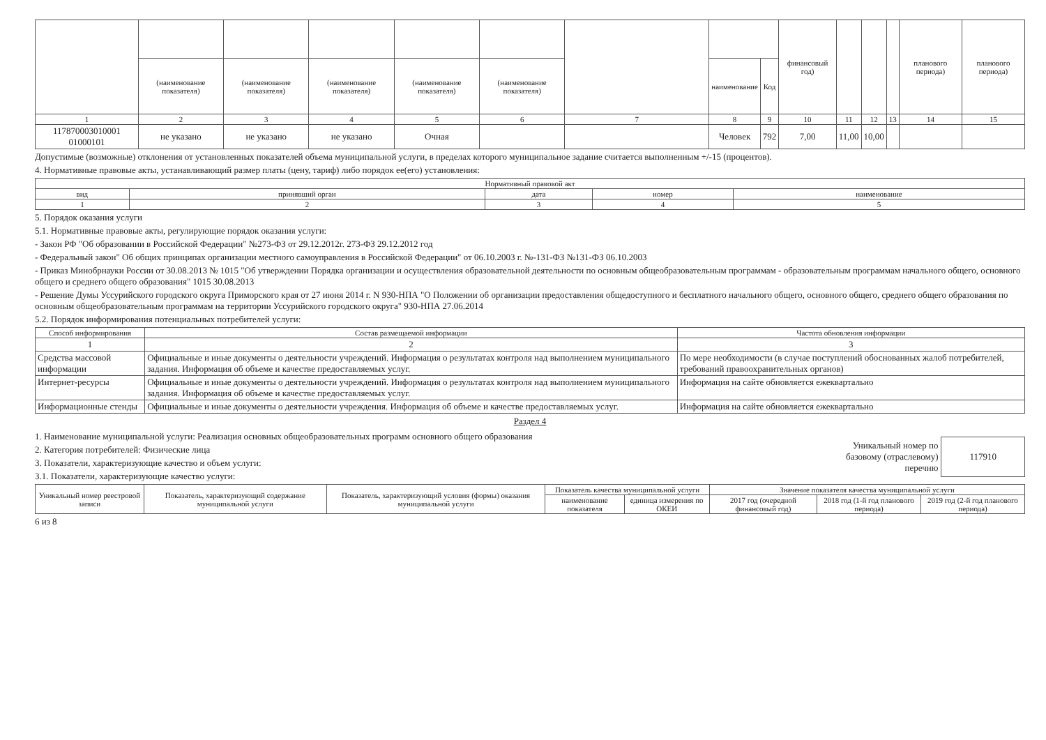| | | | | | | | | | финансовый год) | | | | планового периода) | планового периода) |
| | (наименование показателя) | (наименование показателя) | (наименование показателя) | (наименование показателя) | (наименование показателя) | | наименование | Код | | | | | | |
| 1 | 2 | 3 | 4 | 5 | 6 | 7 | 8 | 9 | 10 | 11 | 12 | 13 | 14 | 15 |
| 117870003010001 01000101 | не указано | не указано | не указано | Очная | | | Человек | 792 | 7,00 | 11,00 | 10,00 | | | |
Допустимые (возможные) отклонения от установленных показателей объема муниципальной услуги, в пределах которого муниципальное задание считается выполненным +/-15 (процентов).
4. Нормативные правовые акты, устанавливающий размер платы (цену, тариф) либо порядок ее(его) установления:
| Нормативный правовой акт | | | | |
| --- | --- | --- | --- | --- |
| вид | принявший орган | дата | номер | наименование |
| 1 | 2 | 3 | 4 | 5 |
5. Порядок оказания услуги
5.1. Нормативные правовые акты, регулирующие порядок оказания услуги:
- Закон РФ "Об образовании в Российской Федерации" №273-ФЗ от 29.12.2012г. 273-ФЗ 29.12.2012 год
- Федеральный закон" Об общих принципах организации местного самоуправления в Российской Федерации" от 06.10.2003 г. №-131-ФЗ №131-ФЗ 06.10.2003
- Приказ Минобрнауки России от 30.08.2013 № 1015 "Об утверждении Порядка организации и осуществления образовательной деятельности по основным общеобразовательным программам - образовательным программам начального общего, основного общего и среднего общего образования" 1015 30.08.2013
- Решение Думы Уссурийского городского округа Приморского края от 27 июня 2014 г. N 930-НПА "О Положении об организации предоставления общедоступного и бесплатного начального общего, основного общего, среднего общего образования по основным общеобразовательным программам на территории Уссурийского городского округа" 930-НПА 27.06.2014
5.2. Порядок информирования потенциальных потребителей услуги:
| Способ информирования | Состав размещаемой информации | Частота обновления информации |
| --- | --- | --- |
| 1 | 2 | 3 |
| Средства массовой информации | Официальные и иные документы о деятельности учреждений. Информация о результатах контроля над выполнением муниципального задания. Информация об объеме и качестве предоставляемых услуг. | По мере необходимости (в случае поступлений обоснованных жалоб потребителей, требований правоохранительных органов) |
| Интернет-ресурсы | Официальные и иные документы о деятельности учреждений. Информация о результатах контроля над выполнением муниципального задания. Информация об объеме и качестве предоставляемых услуг. | Информация на сайте обновляется ежеквартально |
| Информационные стенды | Официальные и иные документы о деятельности учреждения. Информация об объеме и качестве предоставляемых услуг. | Информация на сайте обновляется ежеквартально |
Раздел 4
1. Наименование муниципальной услуги: Реализация основных общеобразовательных программ основного общего образования
2. Категория потребителей: Физические лица
3. Показатели, характеризующие качество и объем услуги:
3.1. Показатели, характеризующие качество услуги:
Уникальный номер по
базовому (отраслевому)
перечню
117910
| Уникальный номер реестровой записи | Показатель, характеризующий содержание муниципальной услуги | Показатель, характеризующий условия (формы) оказания муниципальной услуги | Показатель качества муниципальной услуги | | Значение показателя качества муниципальной услуги | | |
| --- | --- | --- | --- | --- | --- | --- | --- |
| | | | наименование показателя | единица измерения по ОКЕИ | 2017 год (очередной финансовый год) | 2018 год (1-й год планового периода) | 2019 год (2-й год планового периода) |
6 из 8